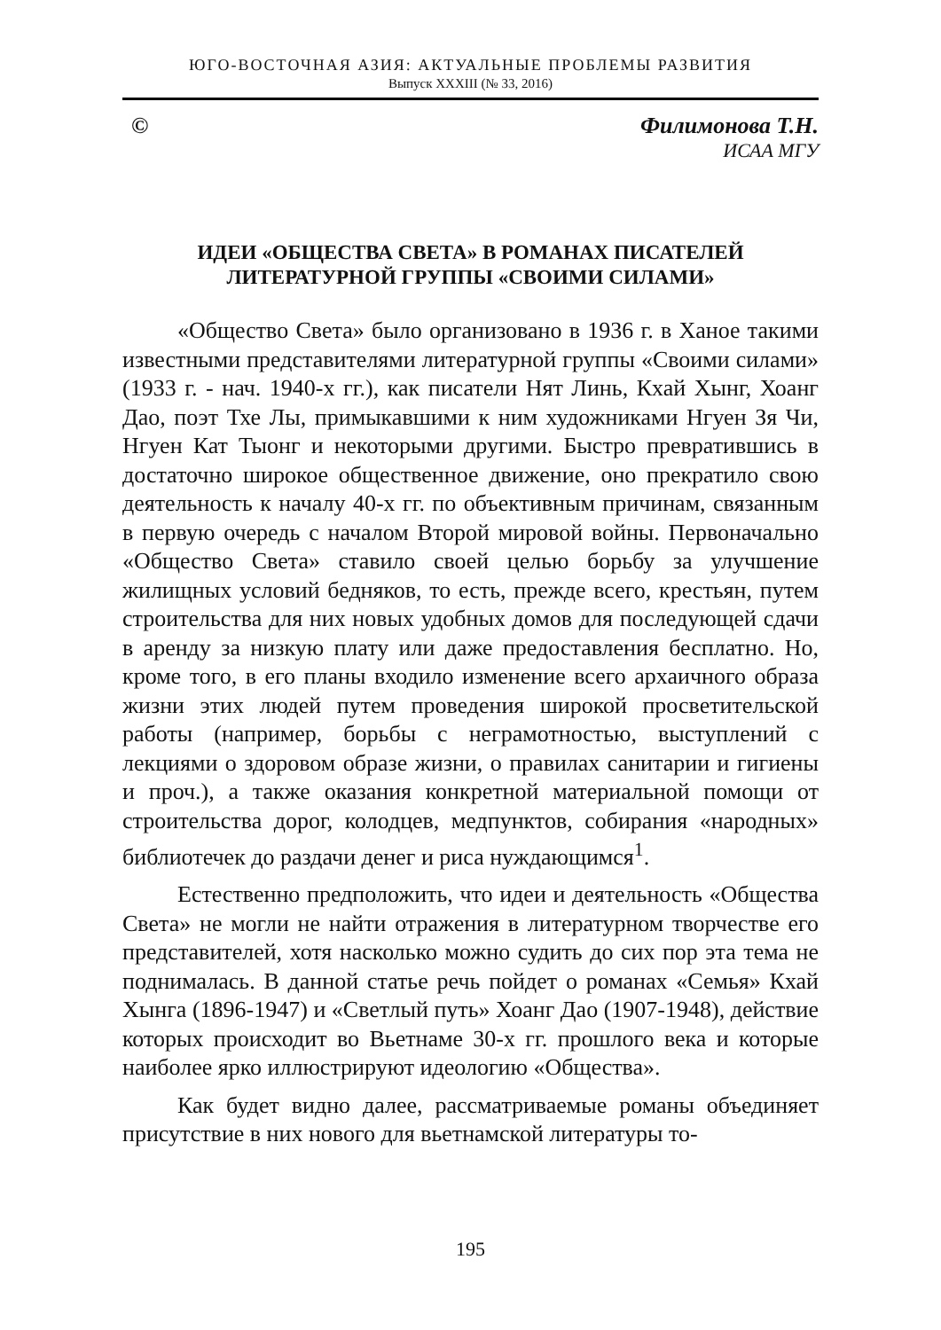ЮГО-ВОСТОЧНАЯ АЗИЯ: АКТУАЛЬНЫЕ ПРОБЛЕМЫ РАЗВИТИЯ
Выпуск XXXIII (№ 33, 2016)
© Филимонова Т.Н.
ИСАА МГУ
ИДЕИ «ОБЩЕСТВА СВЕТА» В РОМАНАХ ПИСАТЕЛЕЙ
ЛИТЕРАТУРНОЙ ГРУППЫ «СВОИМИ СИЛАМИ»
«Общество Света» было организовано в 1936 г. в Ханое такими известными представителями литературной группы «Своими силами» (1933 г. - нач. 1940-х гг.), как писатели Нят Линь, Кхай Хынг, Хоанг Дао, поэт Тхе Лы, примыкавшими к ним художниками Нгуен Зя Чи, Нгуен Кат Тыонг и некоторыми другими. Быстро превратившись в достаточно широкое общественное движение, оно прекратило свою деятельность к началу 40-х гг. по объективным причинам, связанным в первую очередь с началом Второй мировой войны. Первоначально «Общество Света» ставило своей целью борьбу за улучшение жилищных условий бедняков, то есть, прежде всего, крестьян, путем строительства для них новых удобных домов для последующей сдачи в аренду за низкую плату или даже предоставления бесплатно. Но, кроме того, в его планы входило изменение всего архаичного образа жизни этих людей путем проведения широкой просветительской работы (например, борьбы с неграмотностью, выступлений с лекциями о здоровом образе жизни, о правилах санитарии и гигиены и проч.), а также оказания конкретной материальной помощи от строительства дорог, колодцев, медпунктов, собирания «народных» библиотечек до раздачи денег и риса нуждающимся<sup>1</sup>.
Естественно предположить, что идеи и деятельность «Общества Света» не могли не найти отражения в литературном творчестве его представителей, хотя насколько можно судить до сих пор эта тема не поднималась. В данной статье речь пойдет о романах «Семья» Кхай Хынга (1896-1947) и «Светлый путь» Хоанг Дао (1907-1948), действие которых происходит во Вьетнаме 30-х гг. прошлого века и которые наиболее ярко иллюстрируют идеологию «Общества».
Как будет видно далее, рассматриваемые романы объединяет присутствие в них нового для вьетнамской литературы то-
195